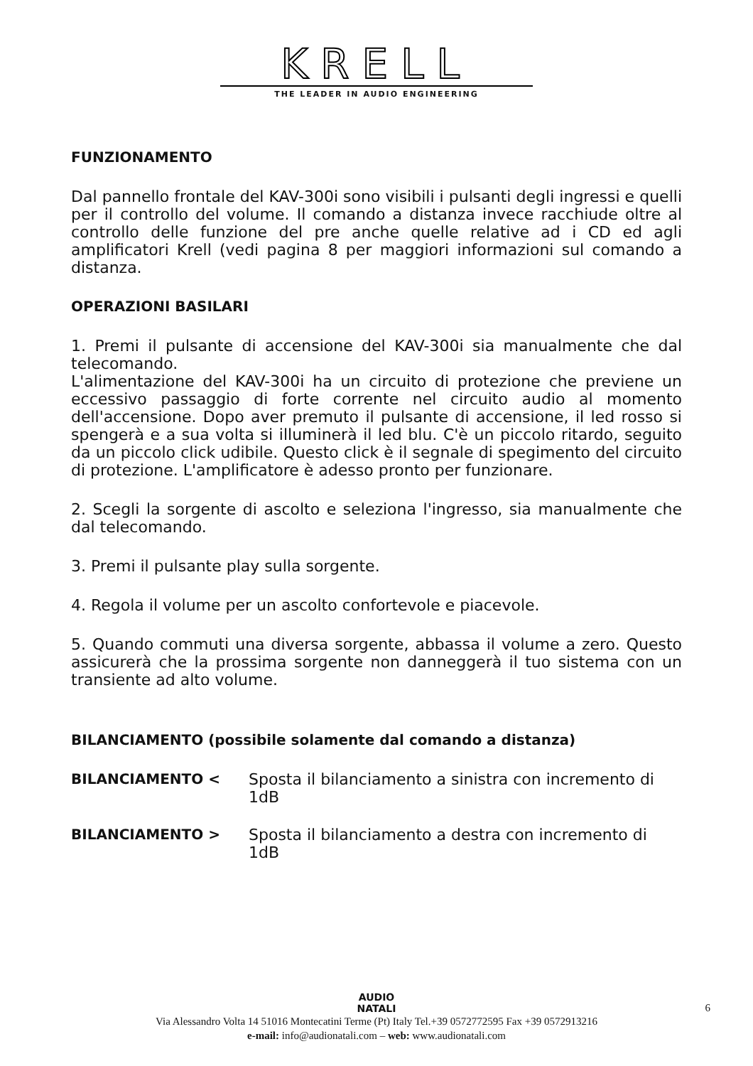KRELL
THE LEADER IN AUDIO ENGINEERING
FUNZIONAMENTO
Dal pannello frontale del KAV-300i sono visibili i pulsanti degli ingressi e quelli per il controllo del volume. Il comando a distanza invece racchiude oltre al controllo delle funzione del pre anche quelle relative ad i CD ed agli amplificatori Krell (vedi pagina 8 per maggiori informazioni sul comando a distanza.
OPERAZIONI BASILARI
1. Premi il pulsante di accensione del KAV-300i sia manualmente che dal telecomando.
L'alimentazione del KAV-300i ha un circuito di protezione che previene un eccessivo passaggio di forte corrente nel circuito audio al momento dell'accensione. Dopo aver premuto il pulsante di accensione, il led rosso si spengerà e a sua volta si illuminerà il led blu. C'è un piccolo ritardo, seguito da un piccolo click udibile. Questo click è il segnale di spegimento del circuito di protezione. L'amplificatore è adesso pronto per funzionare.
2. Scegli la sorgente di ascolto e seleziona l'ingresso, sia manualmente che dal telecomando.
3. Premi il pulsante play sulla sorgente.
4. Regola il volume per un ascolto confortevole e piacevole.
5. Quando commuti una diversa sorgente, abbassa il volume a zero. Questo assicurerà che la prossima sorgente non danneggerà il tuo sistema con un transiente ad alto volume.
BILANCIAMENTO (possibile solamente dal comando a distanza)
BILANCIAMENTO < Sposta il bilanciamento a sinistra con incremento di 1dB
BILANCIAMENTO > Sposta il bilanciamento a destra con incremento di 1dB
AUDIO
NATALI
Via Alessandro Volta 14 51016 Montecatini Terme (Pt) Italy Tel.+39 0572772595 Fax +39 0572913216
e-mail: info@audionatali.com – web: www.audionatali.com
6